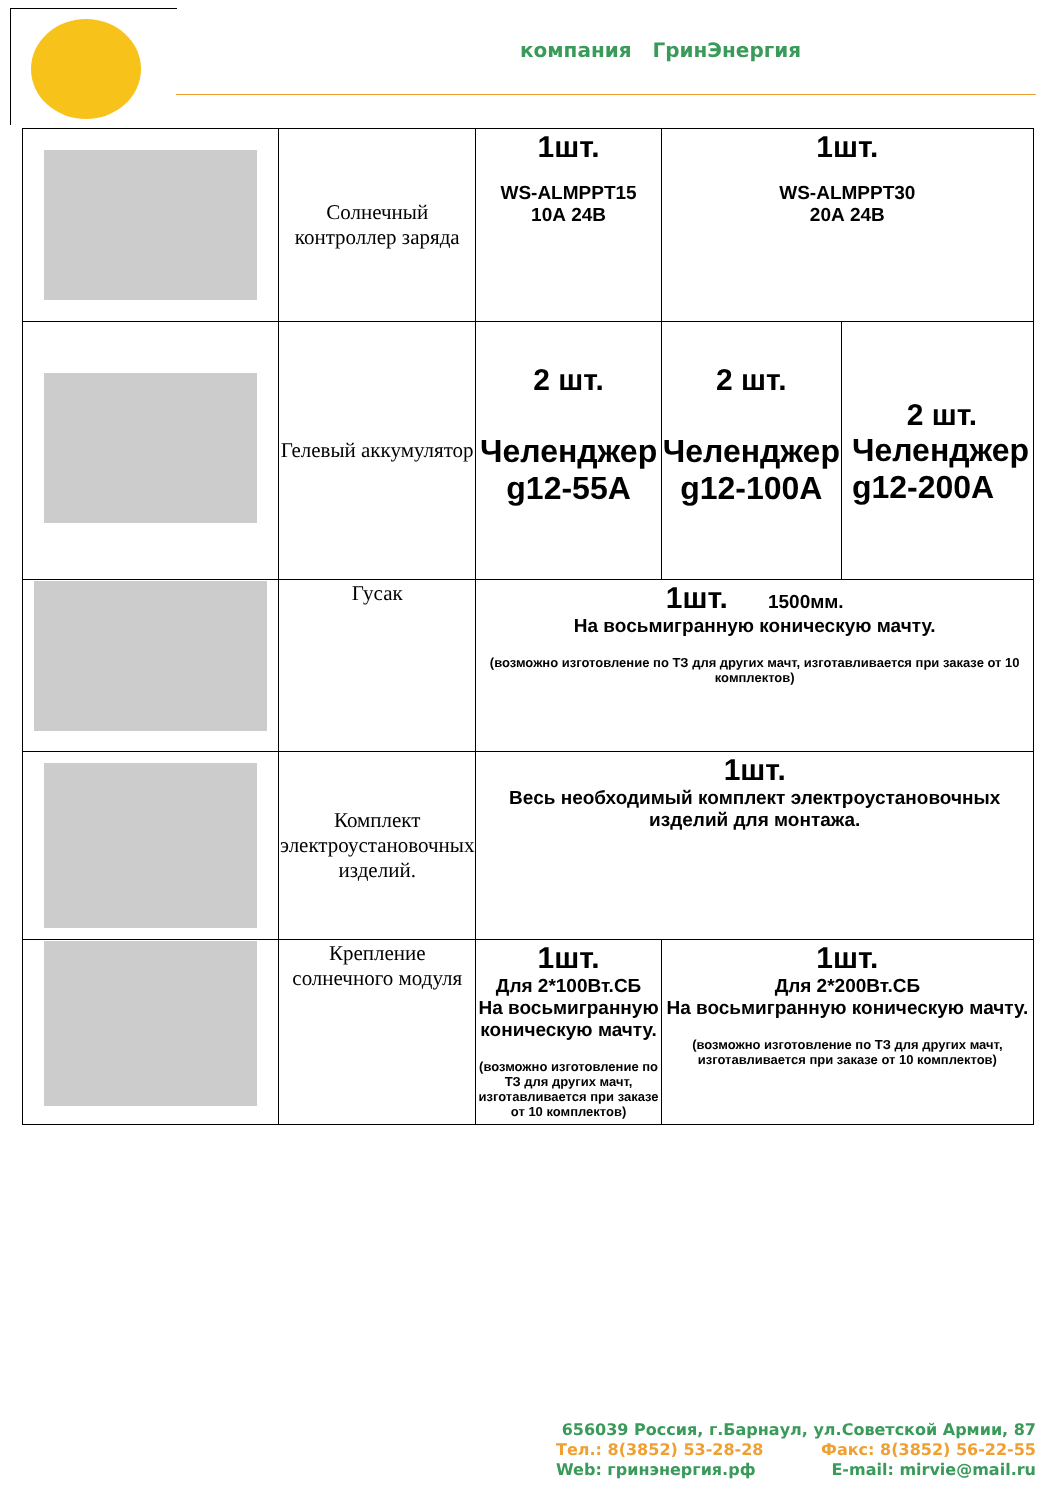компания ГринЭнергия
| | Солнечный контроллер заряда | 1шт. WS-ALMPPT15 10А 24В | 1шт. WS-ALMPPT30 20А 24В | |
| | Гелевый аккумулятор | 2 шт. Челенджер g12-55А | 2 шт. Челенджер g12-100А | 2 шт. Челенджер g12-200А |
| | Гусак | 1шт. 1500мм. На восьмигранную коническую мачту. (возможно изготовление по ТЗ для других мачт, изготавливается при заказе от 10 комплектов) | | |
| | Комплект электроустановочных изделий. | 1шт. Весь необходимый комплект электроустановочных изделий для монтажа. | | |
| | Крепление солнечного модуля | 1шт. Для 2*100Вт.СБ На восьмигранную коническую мачту. (возможно изготовление по ТЗ для других мачт, изготавливается при заказе от 10 комплектов) | 1шт. Для 2*200Вт.СБ На восьмигранную коническую мачту. (возможно изготовление по ТЗ для других мачт, изготавливается при заказе от 10 комплектов) | |
656039 Россия, г.Барнаул, ул.Советской Армии, 87
Тел.: 8(3852) 53-28-28 Факс: 8(3852) 56-22-55
Web: гринэнергия.рф E-mail: mirvie@mail.ru